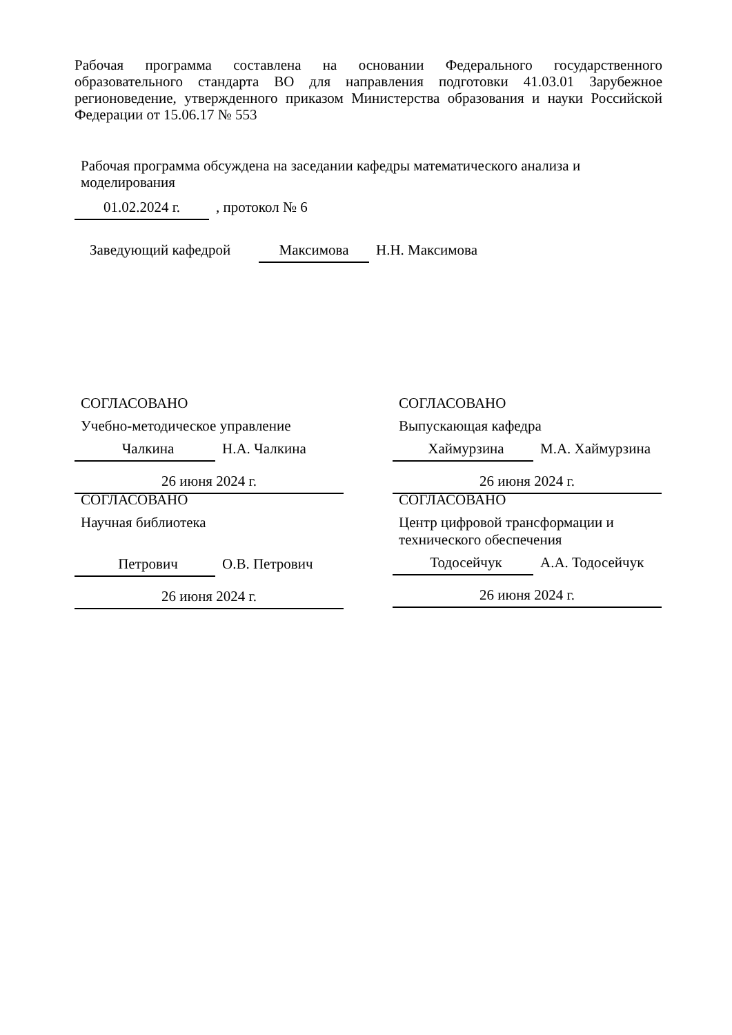Рабочая программа составлена на основании Федерального государственного образовательного стандарта ВО для направления подготовки 41.03.01 Зарубежное регионоведение, утвержденного приказом Министерства образования и науки Российской Федерации от 15.06.17 № 553
Рабочая программа обсуждена на заседании кафедры математического анализа и моделирования
01.02.2024 г.
, протокол № 6
Заведующий кафедрой
Максимова
Н.Н. Максимова
СОГЛАСОВАНО
Учебно-методическое управление
Чалкина Н.А. Чалкина
26 июня 2024 г.
СОГЛАСОВАНО
Выпускающая кафедра
Хаймурзина М.А. Хаймурзина
26 июня 2024 г.
СОГЛАСОВАНО
Научная библиотека
Петрович О.В. Петрович
26 июня 2024 г.
СОГЛАСОВАНО
Центр цифровой трансформации и технического обеспечения
Тодосейчук А.А. Тодосейчук
26 июня 2024 г.